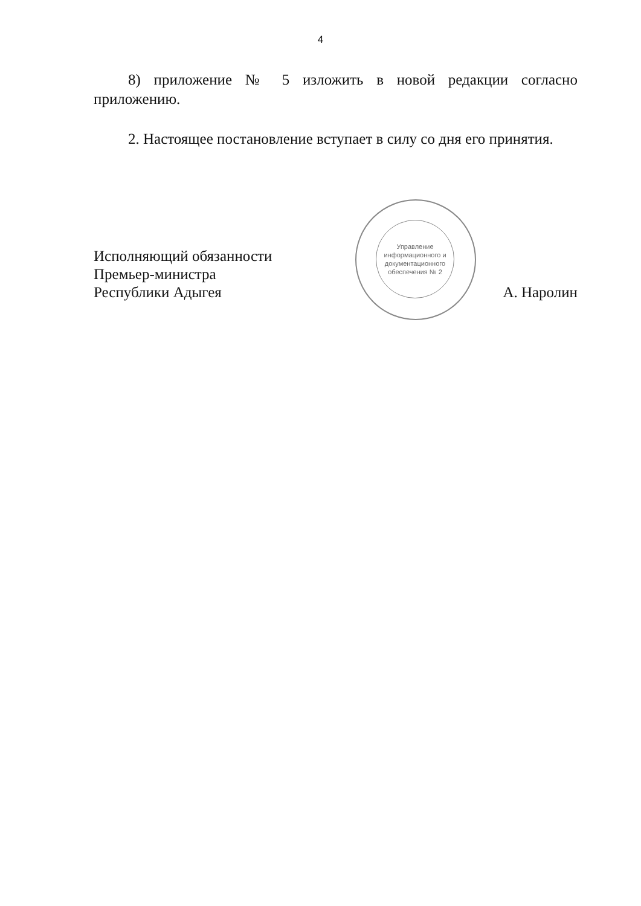4
8) приложение № 5 изложить в новой редакции согласно приложению.
2. Настоящее постановление вступает в силу со дня его принятия.
Исполняющий обязанности
Премьер-министра
Республики Адыгея
А. Наролин
Управление информационного и документационного обеспечения № 2